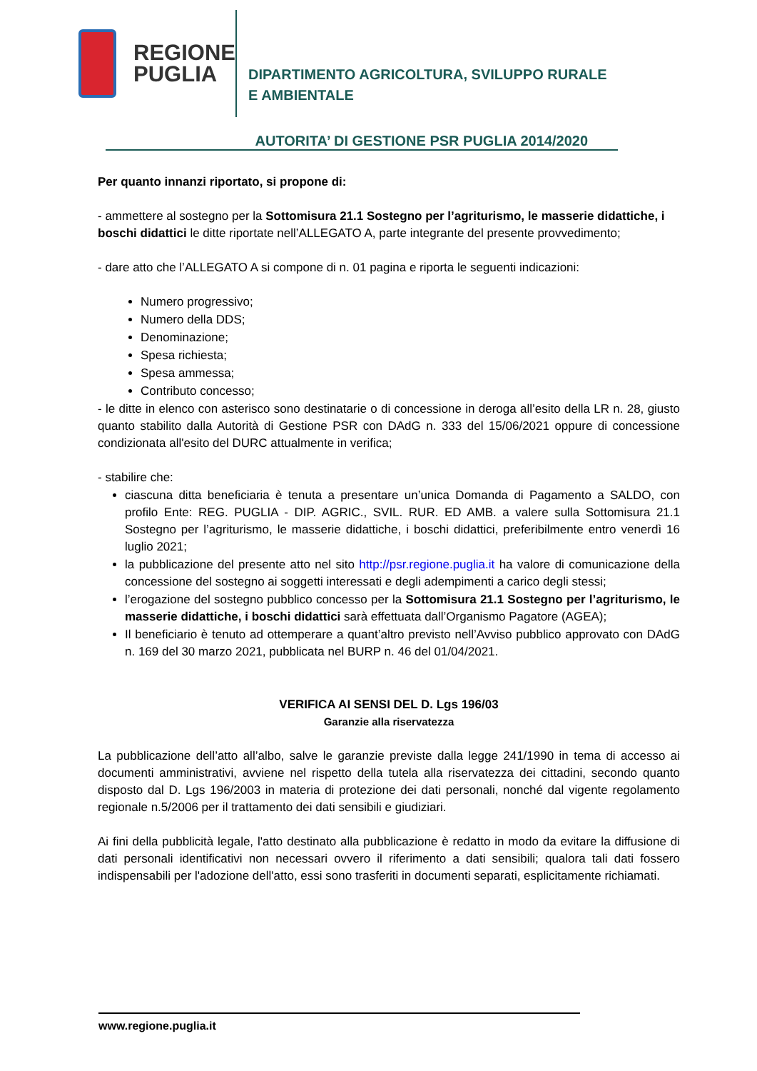REGIONE
PUGLIA
DIPARTIMENTO AGRICOLTURA, SVILUPPO RURALE
E AMBIENTALE
AUTORITA’ DI GESTIONE PSR PUGLIA 2014/2020
Per quanto innanzi riportato, si propone di:
- ammettere al sostegno per la Sottomisura 21.1 Sostegno per l’agriturismo, le masserie didattiche, i boschi didattici le ditte riportate nell’ALLEGATO A, parte integrante del presente provvedimento;
- dare atto che l’ALLEGATO A si compone di n. 01 pagina e riporta le seguenti indicazioni:
Numero progressivo;
Numero della DDS;
Denominazione;
Spesa richiesta;
Spesa ammessa;
Contributo concesso;
- le ditte in elenco con asterisco sono destinatarie o di concessione in deroga all’esito della LR n. 28, giusto quanto stabilito dalla Autorità di Gestione PSR con DAdG n. 333 del 15/06/2021 oppure di concessione condizionata all'esito del DURC attualmente in verifica;
- stabilire che:
ciascuna ditta beneficiaria è tenuta a presentare un’unica Domanda di Pagamento a SALDO, con profilo Ente: REG. PUGLIA - DIP. AGRIC., SVIL. RUR. ED AMB. a valere sulla Sottomisura 21.1 Sostegno per l’agriturismo, le masserie didattiche, i boschi didattici, preferibilmente entro venerdì 16 luglio 2021;
la pubblicazione del presente atto nel sito http://psr.regione.puglia.it ha valore di comunicazione della concessione del sostegno ai soggetti interessati e degli adempimenti a carico degli stessi;
l’erogazione del sostegno pubblico concesso per la Sottomisura 21.1 Sostegno per l’agriturismo, le masserie didattiche, i boschi didattici sarà effettuata dall’Organismo Pagatore (AGEA);
Il beneficiario è tenuto ad ottemperare a quant’altro previsto nell’Avviso pubblico approvato con DAdG n. 169 del 30 marzo 2021, pubblicata nel BURP n. 46 del 01/04/2021.
VERIFICA AI SENSI DEL D. Lgs 196/03
Garanzie alla riservatezza
La pubblicazione dell’atto all’albo, salve le garanzie previste dalla legge 241/1990 in tema di accesso ai documenti amministrativi, avviene nel rispetto della tutela alla riservatezza dei cittadini, secondo quanto disposto dal D. Lgs 196/2003 in materia di protezione dei dati personali, nonché dal vigente regolamento regionale n.5/2006 per il trattamento dei dati sensibili e giudiziari.
Ai fini della pubblicità legale, l'atto destinato alla pubblicazione è redatto in modo da evitare la diffusione di dati personali identificativi non necessari ovvero il riferimento a dati sensibili; qualora tali dati fossero indispensabili per l'adozione dell'atto, essi sono trasferiti in documenti separati, esplicitamente richiamati.
www.regione.puglia.it